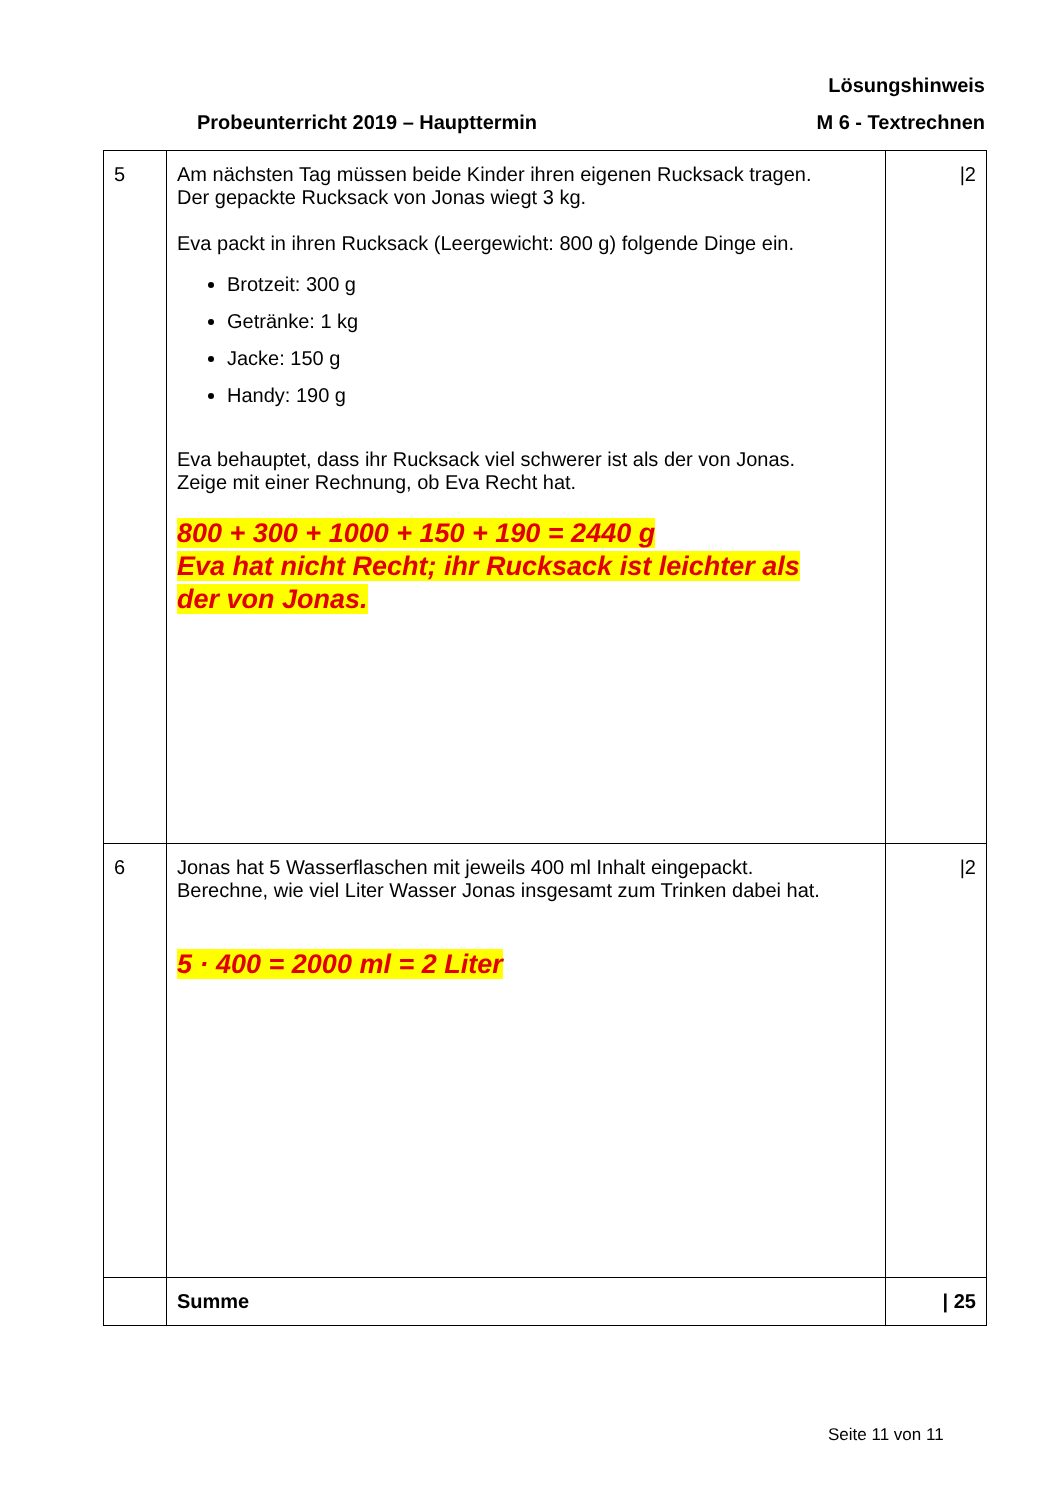Lösungshinweis
Probeunterricht 2019 – Haupttermin M 6 - Textrechnen
| 5 | Am nächsten Tag müssen beide Kinder ihren eigenen Rucksack tragen. Der gepackte Rucksack von Jonas wiegt 3 kg. Eva packt in ihren Rucksack (Leergewicht: 800 g) folgende Dinge ein. Brotzeit: 300 g Getränke: 1 kg Jacke: 150 g Handy: 190 g Eva behauptet, dass ihr Rucksack viel schwerer ist als der von Jonas. Zeige mit einer Rechnung, ob Eva Recht hat. 800 + 300 + 1000 + 150 + 190 = 2440 g Eva hat nicht Recht; ihr Rucksack ist leichter als der von Jonas. | /2 |
| 6 | Jonas hat 5 Wasserflaschen mit jeweils 400 ml Inhalt eingepackt. Berechne, wie viel Liter Wasser Jonas insgesamt zum Trinken dabei hat. 5 · 400 = 2000 ml = 2 Liter | /2 |
| | Summe | / 25 |
Seite 11 von 11